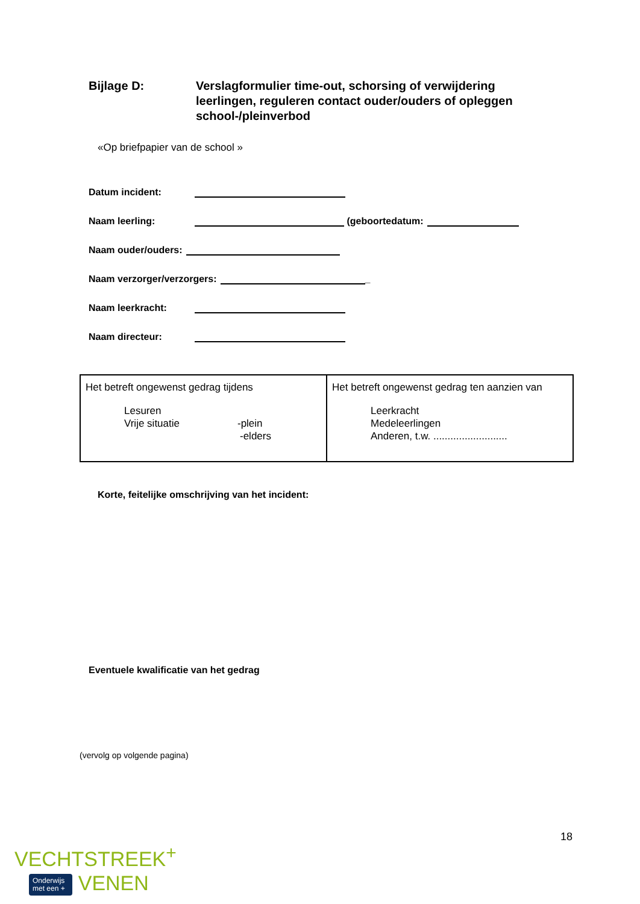Bijlage D: Verslagformulier time-out, schorsing of verwijdering
leerlingen, reguleren contact ouder/ouders of opleggen
school-/pleinverbod
«Op briefpapier van de school »
Datum incident:
Naam leerling: (geboortedatum:
Naam ouder/ouders:
Naam verzorger/verzorgers: _
Naam leerkracht:
Naam directeur:
| Het betreft ongewenst gedrag tijdens Lesuren Vrije situatie -plein -elders | Het betreft ongewenst gedrag ten aanzien van Leerkracht Medeleerlingen Anderen, t.w. .......................... |
Korte, feitelijke omschrijving van het incident:
Eventuele kwalificatie van het gedrag
(vervolg op volgende pagina)
18
VECHTSTREEK<sup>+</sup>
Onderwijs
met een + VENEN